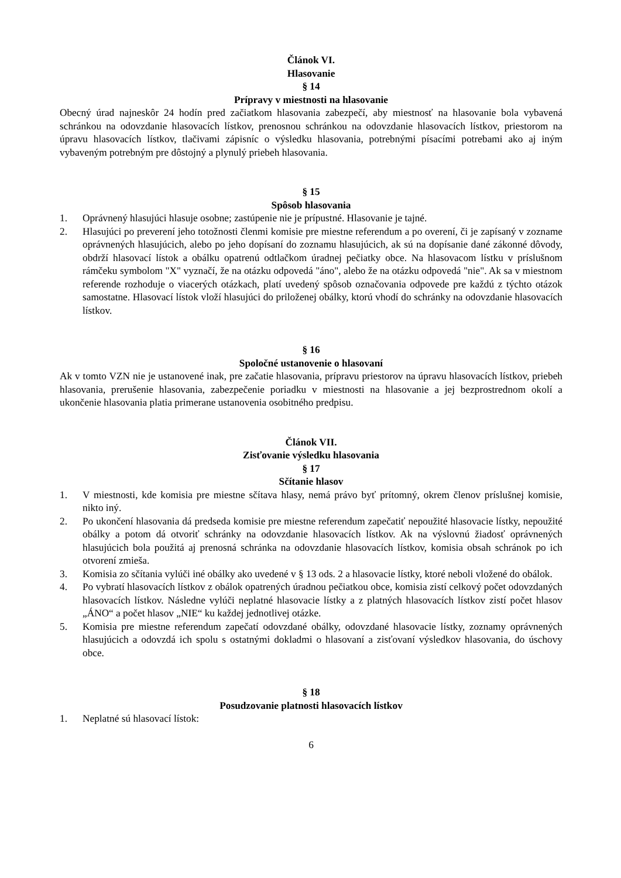Článok VI.
Hlasovanie
§ 14
Prípravy v miestnosti na hlasovanie
Obecný úrad najneskôr 24 hodín pred začiatkom hlasovania zabezpečí, aby miestnosť na hlasovanie bola vybavená schránkou na odovzdanie hlasovacích lístkov, prenosnou schránkou na odovzdanie hlasovacích lístkov, priestorom na úpravu hlasovacích lístkov, tlačivami zápisníc o výsledku hlasovania, potrebnými písacími potrebami ako aj iným vybaveným potrebným pre dôstojný a plynulý priebeh hlasovania.
§ 15
Spôsob hlasovania
1. Oprávnený hlasujúci hlasuje osobne; zastúpenie nie je prípustné. Hlasovanie je tajné.
2. Hlasujúci po preverení jeho totožnosti členmi komisie pre miestne referendum a po overení, či je zapísaný v zozname oprávnených hlasujúcich, alebo po jeho dopísaní do zoznamu hlasujúcich, ak sú na dopísanie dané zákonné dôvody, obdrží hlasovací lístok a obálku opatrenú odtlačkom úradnej pečiatky obce. Na hlasovacom lístku v príslušnom rámčeku symbolom "X" vyznačí, že na otázku odpovedá "áno", alebo že na otázku odpovedá "nie". Ak sa v miestnom referende rozhoduje o viacerých otázkach, platí uvedený spôsob označovania odpovede pre každú z týchto otázok samostatne. Hlasovací lístok vloží hlasujúci do priloženej obálky, ktorú vhodí do schránky na odovzdanie hlasovacích lístkov.
§ 16
Spoločné ustanovenie o hlasovaní
Ak v tomto VZN nie je ustanovené inak, pre začatie hlasovania, prípravu priestorov na úpravu hlasovacích lístkov, priebeh hlasovania, prerušenie hlasovania, zabezpečenie poriadku v miestnosti na hlasovanie a jej bezprostrednom okolí a ukončenie hlasovania platia primerane ustanovenia osobitného predpisu.
Článok VII.
Zisťovanie výsledku hlasovania
§ 17
Sčítanie hlasov
1. V miestnosti, kde komisia pre miestne sčítava hlasy, nemá právo byť prítomný, okrem členov príslušnej komisie, nikto iný.
2. Po ukončení hlasovania dá predseda komisie pre miestne referendum zapečatiť nepoužité hlasovacie lístky, nepoužité obálky a potom dá otvoriť schránky na odovzdanie hlasovacích lístkov. Ak na výslovnú žiadosť oprávnených hlasujúcich bola použitá aj prenosná schránka na odovzdanie hlasovacích lístkov, komisia obsah schránok po ich otvorení zmieša.
3. Komisia zo sčítania vylúči iné obálky ako uvedené v § 13 ods. 2 a hlasovacie lístky, ktoré neboli vložené do obálok.
4. Po vybratí hlasovacích lístkov z obálok opatrených úradnou pečiatkou obce, komisia zistí celkový počet odovzdaných hlasovacích lístkov. Následne vylúči neplatné hlasovacie lístky a z platných hlasovacích lístkov zistí počet hlasov „ÁNO“ a počet hlasov „NIE“ ku každej jednotlivej otázke.
5. Komisia pre miestne referendum zapečatí odovzdané obálky, odovzdané hlasovacie lístky, zoznamy oprávnených hlasujúcich a odovzdá ich spolu s ostatnými dokladmi o hlasovaní a zisťovaní výsledkov hlasovania, do úschovy obce.
§ 18
Posudzovanie platnosti hlasovacích lístkov
1. Neplatné sú hlasovací lístok:
6